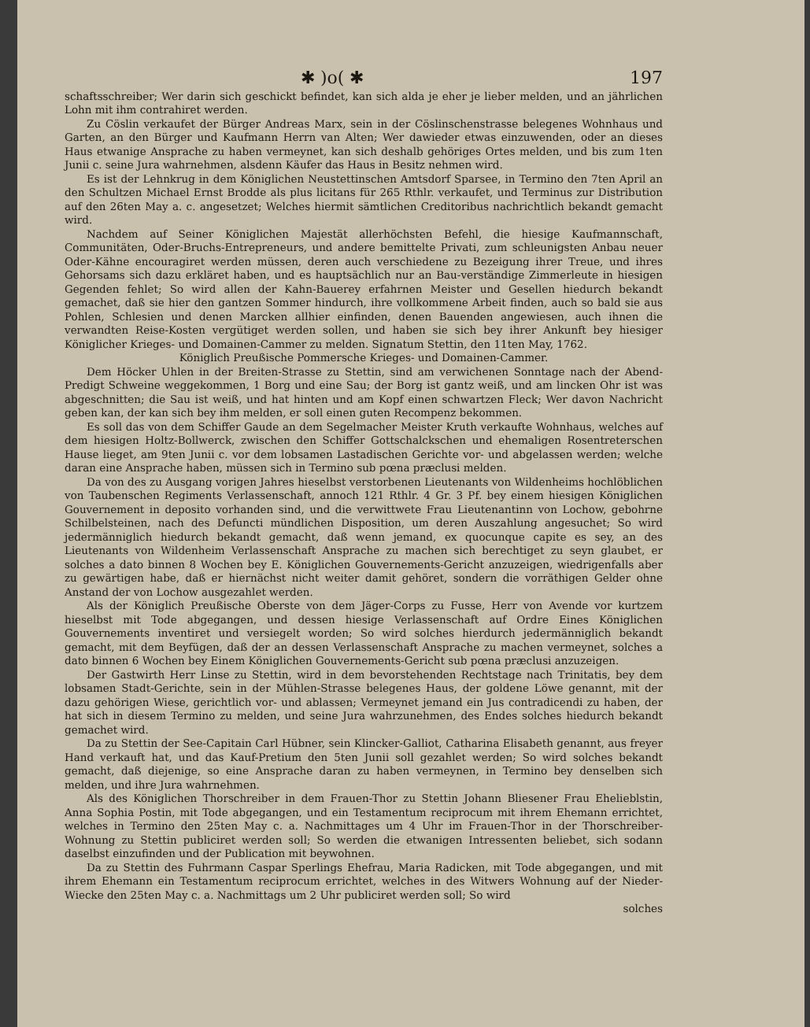✱ )o( ✱ 197
schaftsschreiber; Wer darin sich geschickt befindet, kan sich alda je eher je lieber melden, und an jährlichen Lohn mit ihm contrahiret werden.
Zu Cöslin verkaufet der Bürger Andreas Marx, sein in der Cöslinschenstrasse belegenes Wohnhaus und Garten, an den Bürger und Kaufmann Herrn van Alten; Wer dawieder etwas einzuwenden, oder an dieses Haus etwanige Ansprache zu haben vermeynet, kan sich deshalb gehöriges Ortes melden, und bis zum 1ten Junii c. seine Jura wahrnehmen, alsdenn Käufer das Haus in Besitz nehmen wird.
Es ist der Lehnkrug in dem Königlichen Neustettinschen Amtsdorf Sparsee, in Termino den 7ten April an den Schultzen Michael Ernst Brodde als plus licitans für 265 Rthlr. verkaufet, und Terminus zur Distribution auf den 26ten May a. c. angesetzet; Welches hiermit sämtlichen Creditoribus nachrichtlich bekandt gemacht wird.
Nachdem auf Seiner Königlichen Majestät allerhöchsten Befehl, die hiesige Kaufmannschaft, Communitäten, Oder-Bruchs-Entrepreneurs, und andere bemittelte Privati, zum schleunigsten Anbau neuer Oder-Kähne encouragiret werden müssen, deren auch verschiedene zu Bezeigung ihrer Treue, und ihres Gehorsams sich dazu erkläret haben, und es hauptsächlich nur an Bau-verständige Zimmerleute in hiesigen Gegenden fehlet; So wird allen der Kahn-Bauerey erfahrnen Meister und Gesellen hiedurch bekandt gemachet, daß sie hier den gantzen Sommer hindurch, ihre vollkommene Arbeit finden, auch so bald sie aus Pohlen, Schlesien und denen Marcken allhier einfinden, denen Bauenden angewiesen, auch ihnen die verwandten Reise-Kosten vergütiget werden sollen, und haben sie sich bey ihrer Ankunft bey hiesiger Königlicher Krieges- und Domainen-Cammer zu melden. Signatum Stettin, den 11ten May, 1762.
Königlich Preußische Pommersche Krieges- und Domainen-Cammer.
Dem Höcker Uhlen in der Breiten-Strasse zu Stettin, sind am verwichenen Sonntage nach der Abend-Predigt Schweine weggekommen, 1 Borg und eine Sau; der Borg ist gantz weiß, und am lincken Ohr ist was abgeschnitten; die Sau ist weiß, und hat hinten und am Kopf einen schwartzen Fleck; Wer davon Nachricht geben kan, der kan sich bey ihm melden, er soll einen guten Recompenz bekommen.
Es soll das von dem Schiffer Gaude an dem Segelmacher Meister Kruth verkaufte Wohnhaus, welches auf dem hiesigen Holtz-Bollwerck, zwischen den Schiffer Gottschalckschen und ehemaligen Rosentreterschen Hause lieget, am 9ten Junii c. vor dem lobsamen Lastadischen Gerichte vor- und abgelassen werden; welche daran eine Ansprache haben, müssen sich in Termino sub pœna præclusi melden.
Da von des zu Ausgang vorigen Jahres hieselbst verstorbenen Lieutenants von Wildenheims hochlöblichen von Taubenschen Regiments Verlassenschaft, annoch 121 Rthlr. 4 Gr. 3 Pf. bey einem hiesigen Königlichen Gouvernement in deposito vorhanden sind, und die verwittwete Frau Lieutenantinn von Lochow, gebohrne Schilbelsteinen, nach des Defuncti mündlichen Disposition, um deren Auszahlung angesuchet; So wird jedermänniglich hiedurch bekandt gemacht, daß wenn jemand, ex quocunque capite es sey, an des Lieutenants von Wildenheim Verlassenschaft Ansprache zu machen sich berechtiget zu seyn glaubet, er solches a dato binnen 8 Wochen bey E. Königlichen Gouvernements-Gericht anzuzeigen, wiedrigenfalls aber zu gewärtigen habe, daß er hiernächst nicht weiter damit gehöret, sondern die vorräthigen Gelder ohne Anstand der von Lochow ausgezahlet werden.
Als der Königlich Preußische Oberste von dem Jäger-Corps zu Fusse, Herr von Avende vor kurtzem hieselbst mit Tode abgegangen, und dessen hiesige Verlassenschaft auf Ordre Eines Königlichen Gouvernements inventiret und versiegelt worden; So wird solches hierdurch jedermänniglich bekandt gemacht, mit dem Beyfügen, daß der an dessen Verlassenschaft Ansprache zu machen vermeynet, solches a dato binnen 6 Wochen bey Einem Königlichen Gouvernements-Gericht sub pœna præclusi anzuzeigen.
Der Gastwirth Herr Linse zu Stettin, wird in dem bevorstehenden Rechtstage nach Trinitatis, bey dem lobsamen Stadt-Gerichte, sein in der Mühlen-Strasse belegenes Haus, der goldene Löwe genannt, mit der dazu gehörigen Wiese, gerichtlich vor- und ablassen; Vermeynet jemand ein Jus contradicendi zu haben, der hat sich in diesem Termino zu melden, und seine Jura wahrzunehmen, des Endes solches hiedurch bekandt gemachet wird.
Da zu Stettin der See-Capitain Carl Hübner, sein Klincker-Galliot, Catharina Elisabeth genannt, aus freyer Hand verkauft hat, und das Kauf-Pretium den 5ten Junii soll gezahlet werden; So wird solches bekandt gemacht, daß diejenige, so eine Ansprache daran zu haben vermeynen, in Termino bey denselben sich melden, und ihre Jura wahrnehmen.
Als des Königlichen Thorschreiber in dem Frauen-Thor zu Stettin Johann Bliesener Frau Ehelieblstin, Anna Sophia Postin, mit Tode abgegangen, und ein Testamentum reciprocum mit ihrem Ehemann errichtet, welches in Termino den 25ten May c. a. Nachmittages um 4 Uhr im Frauen-Thor in der Thorschreiber-Wohnung zu Stettin publiciret werden soll; So werden die etwanigen Intressenten beliebet, sich sodann daselbst einzufinden und der Publication mit beywohnen.
Da zu Stettin des Fuhrmann Caspar Sperlings Ehefrau, Maria Radicken, mit Tode abgegangen, und mit ihrem Ehemann ein Testamentum reciprocum errichtet, welches in des Witwers Wohnung auf der Nieder-Wiecke den 25ten May c. a. Nachmittags um 2 Uhr publiciret werden soll; So wird
solches